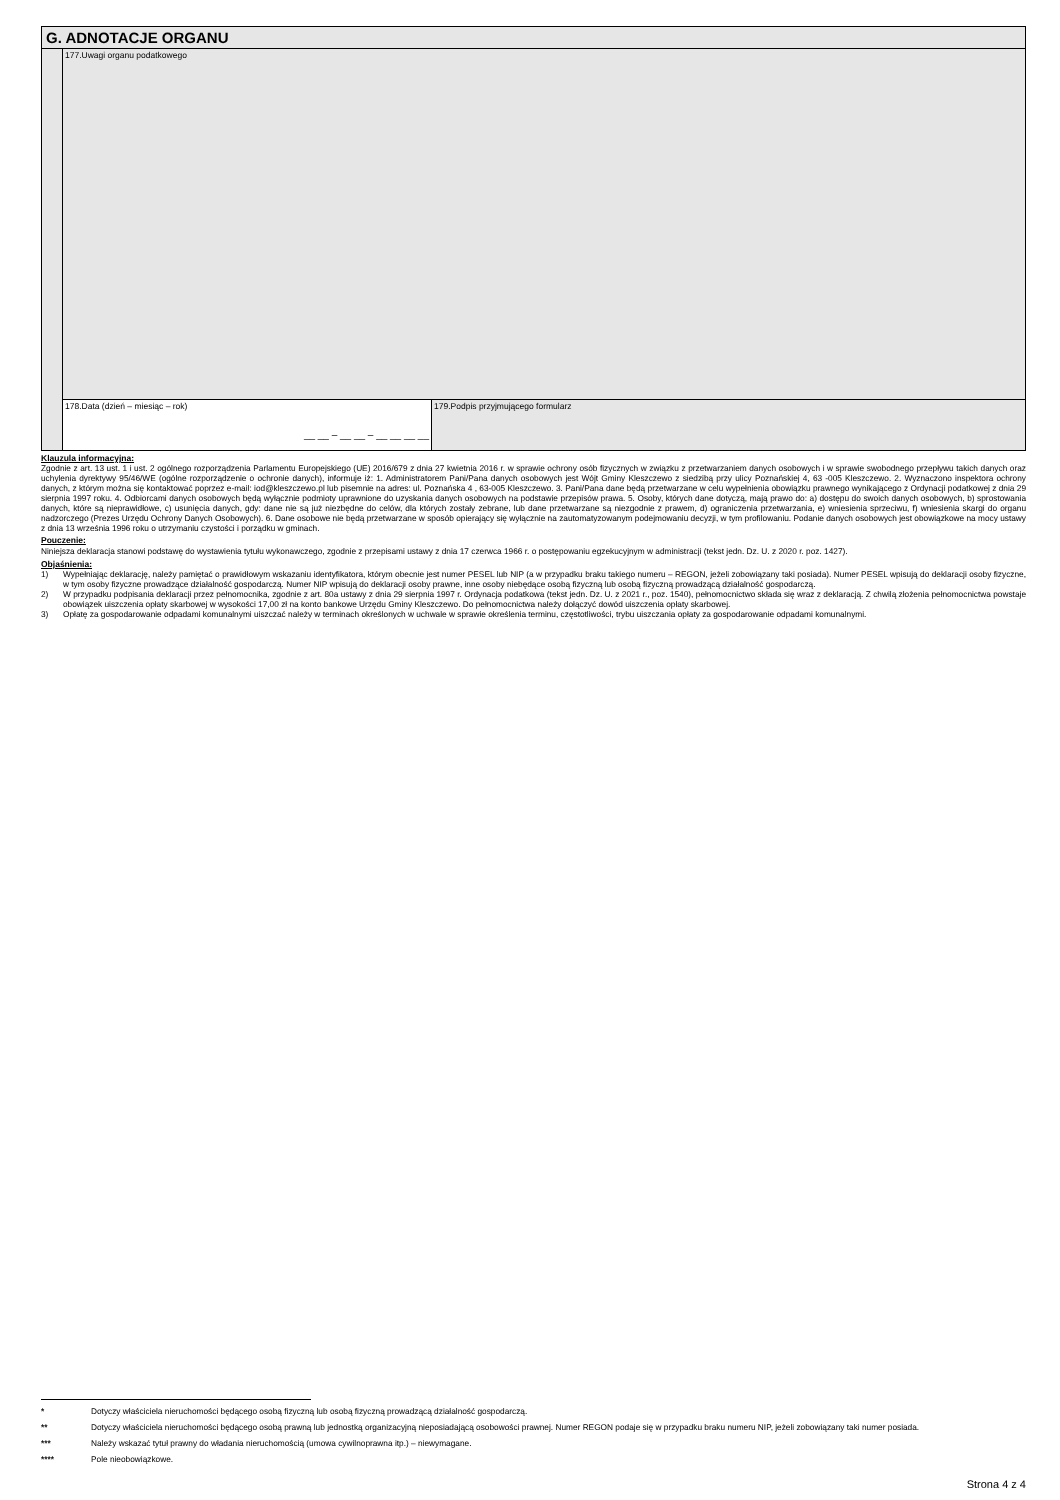| G. ADNOTACJE ORGANU | | |
| | 177.Uwagi organu podatkowego | |
| | 178.Data (dzień – miesiąc – rok) __ __ – __ __ – __ __ __ __ | 179.Podpis przyjmującego formularz |
Klauzula informacyjna:
Zgodnie z art. 13 ust. 1 i ust. 2 ogólnego rozporządzenia Parlamentu Europejskiego (UE) 2016/679 z dnia 27 kwietnia 2016 r. w sprawie ochrony osób fizycznych w związku z przetwarzaniem danych osobowych i w sprawie swobodnego przepływu takich danych oraz uchylenia dyrektywy 95/46/WE (ogólne rozporządzenie o ochronie danych), informuje iż: 1. Administratorem Pani/Pana danych osobowych jest Wójt Gminy Kleszczewo z siedzibą przy ulicy Poznańskiej 4, 63 -005 Kleszczewo. 2. Wyznaczono inspektora ochrony danych, z którym można się kontaktować poprzez e-mail: iod@kleszczewo.pl lub pisemnie na adres: ul. Poznańska 4 , 63-005 Kleszczewo. 3. Pani/Pana dane będą przetwarzane w celu wypełnienia obowiązku prawnego wynikającego z Ordynacji podatkowej z dnia 29 sierpnia 1997 roku. 4. Odbiorcami danych osobowych będą wyłącznie podmioty uprawnione do uzyskania danych osobowych na podstawie przepisów prawa. 5. Osoby, których dane dotyczą, mają prawo do: a) dostępu do swoich danych osobowych, b) sprostowania danych, które są nieprawidłowe, c) usunięcia danych, gdy: dane nie są już niezbędne do celów, dla których zostały zebrane, lub dane przetwarzane są niezgodnie z prawem, d) ograniczenia przetwarzania, e) wniesienia sprzeciwu, f) wniesienia skargi do organu nadzorczego (Prezes Urzędu Ochrony Danych Osobowych). 6. Dane osobowe nie będą przetwarzane w sposób opierający się wyłącznie na zautomatyzowanym podejmowaniu decyzji, w tym profilowaniu. Podanie danych osobowych jest obowiązkowe na mocy ustawy z dnia 13 września 1996 roku o utrzymaniu czystości i porządku w gminach.
Pouczenie:
Niniejsza deklaracja stanowi podstawę do wystawienia tytułu wykonawczego, zgodnie z przepisami ustawy z dnia 17 czerwca 1966 r. o postępowaniu egzekucyjnym w administracji (tekst jedn. Dz. U. z 2020 r. poz. 1427).
Objaśnienia:
1) Wypełniając deklarację, należy pamiętać o prawidłowym wskazaniu identyfikatora, którym obecnie jest numer PESEL lub NIP (a w przypadku braku takiego numeru – REGON, jeżeli zobowiązany taki posiada). Numer PESEL wpisują do deklaracji osoby fizyczne, w tym osoby fizyczne prowadzące działalność gospodarczą. Numer NIP wpisują do deklaracji osoby prawne, inne osoby niebędące osobą fizyczną lub osobą fizyczną prowadzącą działalność gospodarczą.
2) W przypadku podpisania deklaracji przez pełnomocnika, zgodnie z art. 80a ustawy z dnia 29 sierpnia 1997 r. Ordynacja podatkowa (tekst jedn. Dz. U. z 2021 r., poz. 1540), pełnomocnictwo składa się wraz z deklaracją. Z chwilą złożenia pełnomocnictwa powstaje obowiązek uiszczenia opłaty skarbowej w wysokości 17,00 zł na konto bankowe Urzędu Gminy Kleszczewo. Do pełnomocnictwa należy dołączyć dowód uiszczenia opłaty skarbowej.
3) Opłatę za gospodarowanie odpadami komunalnymi uiszczać należy w terminach określonych w uchwale w sprawie określenia terminu, częstotliwości, trybu uiszczania opłaty za gospodarowanie odpadami komunalnymi.
* Dotyczy właściciela nieruchomości będącego osobą fizyczną lub osobą fizyczną prowadzącą działalność gospodarczą.
** Dotyczy właściciela nieruchomości będącego osobą prawną lub jednostką organizacyjną nieposiadającą osobowości prawnej. Numer REGON podaje się w przypadku braku numeru NIP, jeżeli zobowiązany taki numer posiada.
*** Należy wskazać tytuł prawny do władania nieruchomością (umowa cywilnoprawna itp.) – niewymagane.
**** Pole nieobowiązkowe.
Strona 4 z 4